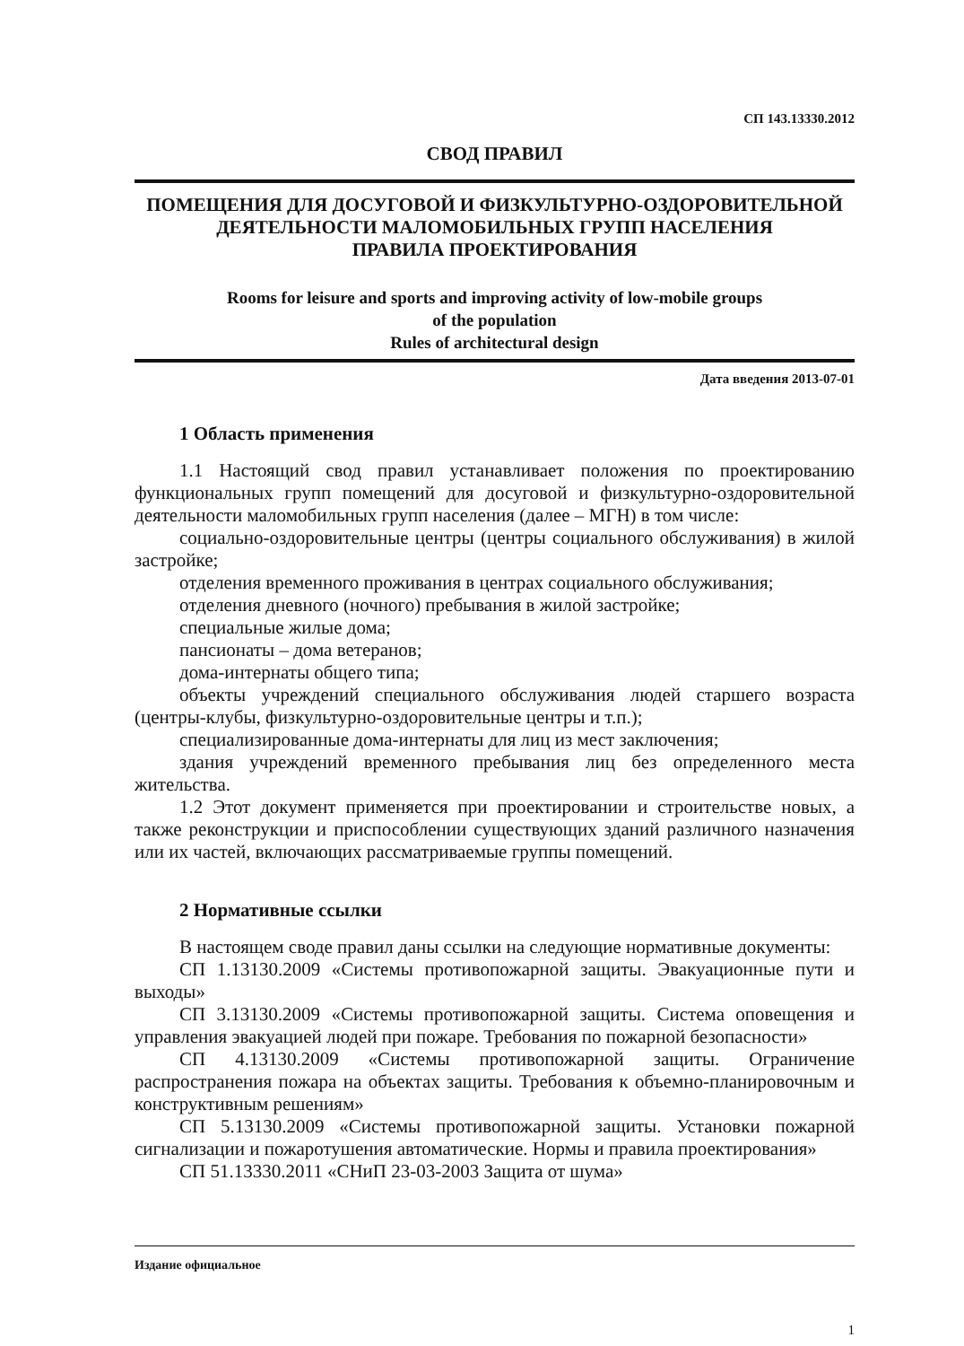СП 143.13330.2012
СВОД ПРАВИЛ
ПОМЕЩЕНИЯ ДЛЯ ДОСУГОВОЙ И ФИЗКУЛЬТУРНО-ОЗДОРОВИТЕЛЬНОЙ
ДЕЯТЕЛЬНОСТИ МАЛОМОБИЛЬНЫХ ГРУПП НАСЕЛЕНИЯ
ПРАВИЛА ПРОЕКТИРОВАНИЯ
Rooms for leisure and sports and improving activity of low-mobile groups
of the population
Rules of architectural design
Дата введения 2013-07-01
1 Область применения
1.1 Настоящий свод правил устанавливает положения по проектированию функциональных групп помещений для досуговой и физкультурно-оздоровительной деятельности маломобильных групп населения (далее – МГН) в том числе:
социально-оздоровительные центры (центры социального обслуживания) в жилой застройке;
отделения временного проживания в центрах социального обслуживания;
отделения дневного (ночного) пребывания в жилой застройке;
специальные жилые дома;
пансионаты – дома ветеранов;
дома-интернаты общего типа;
объекты учреждений специального обслуживания людей старшего возраста (центры-клубы, физкультурно-оздоровительные центры и т.п.);
специализированные дома-интернаты для лиц из мест заключения;
здания учреждений временного пребывания лиц без определенного места жительства.
1.2 Этот документ применяется при проектировании и строительстве новых, а также реконструкции и приспособлении существующих зданий различного назначения или их частей, включающих рассматриваемые группы помещений.
2 Нормативные ссылки
В настоящем своде правил даны ссылки на следующие нормативные документы:
СП 1.13130.2009 «Системы противопожарной защиты. Эвакуационные пути и выходы»
СП 3.13130.2009 «Системы противопожарной защиты. Система оповещения и управления эвакуацией людей при пожаре. Требования по пожарной безопасности»
СП 4.13130.2009 «Системы противопожарной защиты. Ограничение распространения пожара на объектах защиты. Требования к объемно-планировочным и конструктивным решениям»
СП 5.13130.2009 «Системы противопожарной защиты. Установки пожарной сигнализации и пожаротушения автоматические. Нормы и правила проектирования»
СП 51.13330.2011 «СНиП 23-03-2003 Защита от шума»
Издание официальное
1